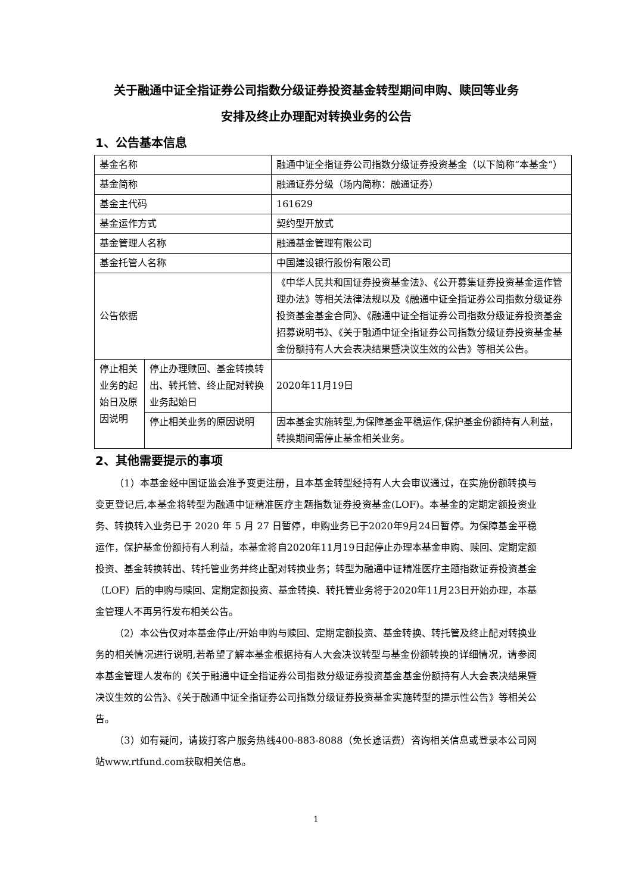关于融通中证全指证券公司指数分级证券投资基金转型期间申购、赎回等业务
安排及终止办理配对转换业务的公告
1、公告基本信息
| 基金名称 | | 融通中证全指证券公司指数分级证券投资基金（以下简称“本基金”） |
| 基金简称 | | 融通证券分级（场内简称：融通证券） |
| 基金主代码 | | 161629 |
| 基金运作方式 | | 契约型开放式 |
| 基金管理人名称 | | 融通基金管理有限公司 |
| 基金托管人名称 | | 中国建设银行股份有限公司 |
| 公告依据 | | 《中华人民共和国证券投资基金法》、《公开募集证券投资基金运作管理办法》等相关法律法规以及《融通中证全指证券公司指数分级证券投资基金基金合同》、《融通中证全指证券公司指数分级证券投资基金招募说明书》、《关于融通中证全指证券公司指数分级证券投资基金基金份额持有人大会表决结果暨决议生效的公告》等相关公告。 |
| 停止相关业务的起始日及原因说明 | 停止办理赎回、基金转换转出、转托管、终止配对转换业务起始日 | 2020年11月19日 |
| | 停止相关业务的原因说明 | 因本基金实施转型,为保障基金平稳运作,保护基金份额持有人利益，转换期间需停止基金相关业务。 |
2、其他需要提示的事项
（1）本基金经中国证监会准予变更注册，且本基金转型经持有人大会审议通过，在实施份额转换与变更登记后,本基金将转型为融通中证精准医疗主题指数证券投资基金(LOF)。本基金的定期定额投资业务、转换转入业务已于 2020 年 5 月 27 日暂停，申购业务已于2020年9月24日暂停。为保障基金平稳运作，保护基金份额持有人利益，本基金将自2020年11月19日起停止办理本基金申购、赎回、定期定额投资、基金转换转出、转托管业务并终止配对转换业务；转型为融通中证精准医疗主题指数证券投资基金（LOF）后的申购与赎回、定期定额投资、基金转换、转托管业务将于2020年11月23日开始办理，本基金管理人不再另行发布相关公告。
（2）本公告仅对本基金停止/开始申购与赎回、定期定额投资、基金转换、转托管及终止配对转换业务的相关情况进行说明,若希望了解本基金根据持有人大会决议转型与基金份额转换的详细情况，请参阅本基金管理人发布的《关于融通中证全指证券公司指数分级证券投资基金基金份额持有人大会表决结果暨决议生效的公告》、《关于融通中证全指证券公司指数分级证券投资基金实施转型的提示性公告》等相关公告。
（3）如有疑问，请拨打客户服务热线400-883-8088（免长途话费）咨询相关信息或登录本公司网站www.rtfund.com获取相关信息。
1